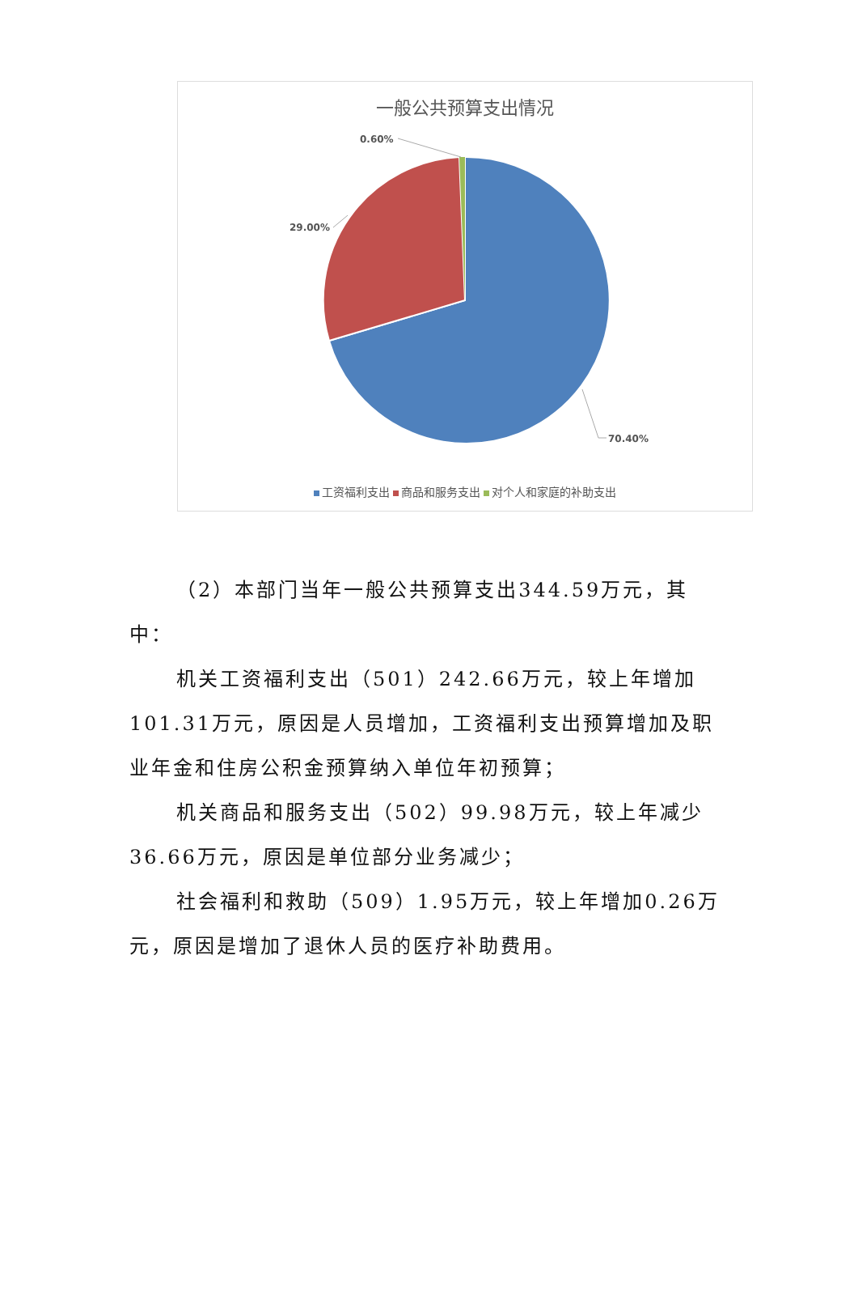一般公共预算支出情况
0.60%
29.00%
70.40%
工资福利支出 商品和服务支出 对个人和家庭的补助支出
（2）本部门当年一般公共预算支出344.59万元，其中：
机关工资福利支出（501）242.66万元，较上年增加101.31万元，原因是人员增加，工资福利支出预算增加及职业年金和住房公积金预算纳入单位年初预算；
机关商品和服务支出（502）99.98万元，较上年减少36.66万元，原因是单位部分业务减少；
社会福利和救助（509）1.95万元，较上年增加0.26万元，原因是增加了退休人员的医疗补助费用。